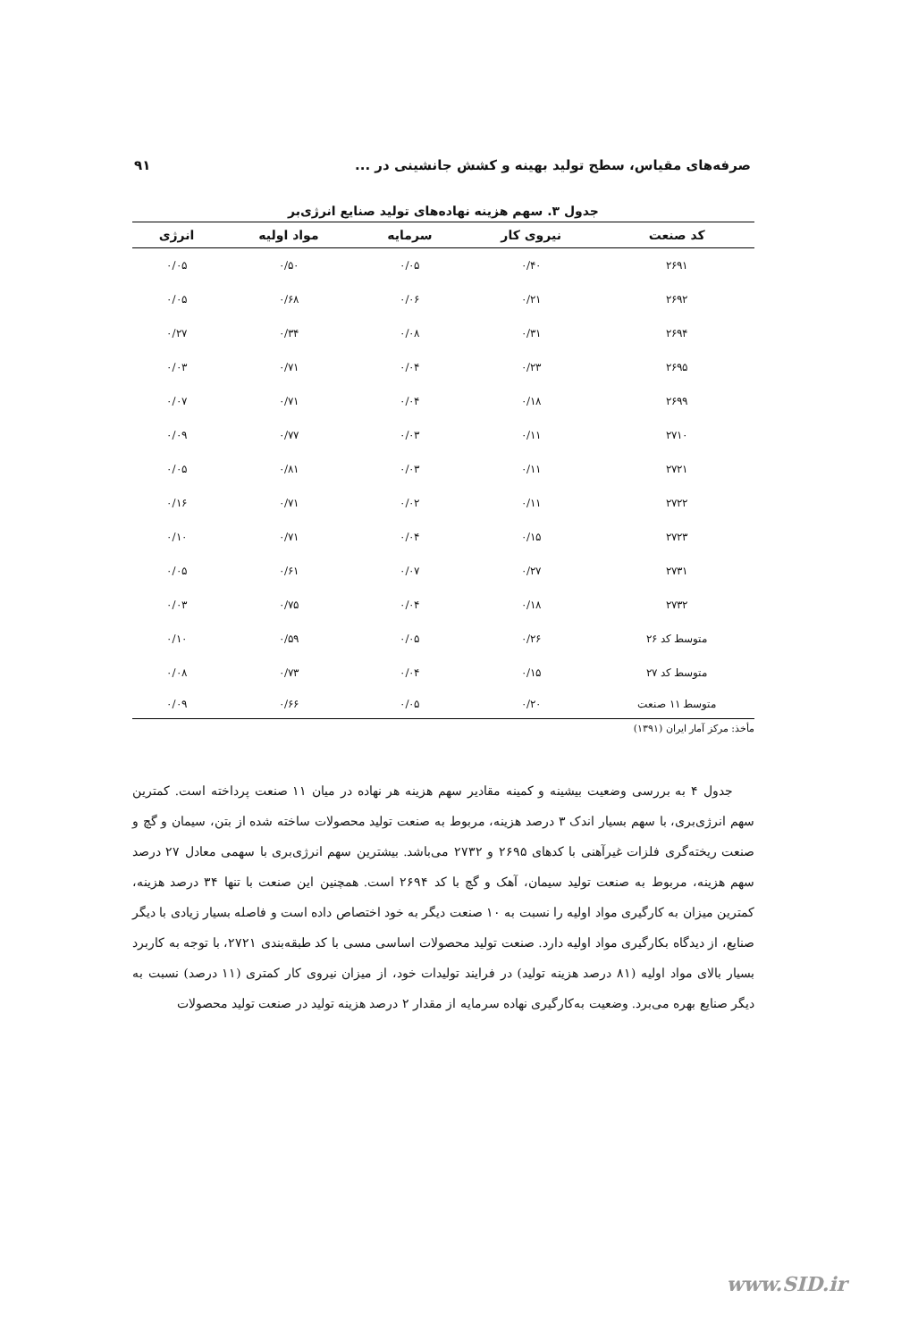صرفه‌های مقیاس، سطح تولید بهینه و کشش جانشینی در ... ۹۱
جدول ۳. سهم هزینه نهاده‌های تولید صنایع انرژی‌بر
| کد صنعت | نیروی کار | سرمایه | مواد اولیه | انرژی |
| --- | --- | --- | --- | --- |
| ۲۶۹۱ | ۰/۴۰ | ۰/۰۵ | ۰/۵۰ | ۰/۰۵ |
| ۲۶۹۲ | ۰/۲۱ | ۰/۰۶ | ۰/۶۸ | ۰/۰۵ |
| ۲۶۹۴ | ۰/۳۱ | ۰/۰۸ | ۰/۳۴ | ۰/۲۷ |
| ۲۶۹۵ | ۰/۲۳ | ۰/۰۴ | ۰/۷۱ | ۰/۰۳ |
| ۲۶۹۹ | ۰/۱۸ | ۰/۰۴ | ۰/۷۱ | ۰/۰۷ |
| ۲۷۱۰ | ۰/۱۱ | ۰/۰۳ | ۰/۷۷ | ۰/۰۹ |
| ۲۷۲۱ | ۰/۱۱ | ۰/۰۳ | ۰/۸۱ | ۰/۰۵ |
| ۲۷۲۲ | ۰/۱۱ | ۰/۰۲ | ۰/۷۱ | ۰/۱۶ |
| ۲۷۲۳ | ۰/۱۵ | ۰/۰۴ | ۰/۷۱ | ۰/۱۰ |
| ۲۷۳۱ | ۰/۲۷ | ۰/۰۷ | ۰/۶۱ | ۰/۰۵ |
| ۲۷۳۲ | ۰/۱۸ | ۰/۰۴ | ۰/۷۵ | ۰/۰۳ |
| متوسط کد ۲۶ | ۰/۲۶ | ۰/۰۵ | ۰/۵۹ | ۰/۱۰ |
| متوسط کد ۲۷ | ۰/۱۵ | ۰/۰۴ | ۰/۷۳ | ۰/۰۸ |
| متوسط ۱۱ صنعت | ۰/۲۰ | ۰/۰۵ | ۰/۶۶ | ۰/۰۹ |
مأخذ: مرکز آمار ایران (۱۳۹۱)
جدول ۴ به بررسی وضعیت بیشینه و کمینه مقادیر سهم هزینه هر نهاده در میان ۱۱ صنعت پرداخته است. کمترین سهم انرژی‌بری، با سهم بسیار اندک ۳ درصد هزینه، مربوط به صنعت تولید محصولات ساخته شده از بتن، سیمان و گچ و صنعت ریخته‌گری فلزات غیرآهنی با کدهای ۲۶۹۵ و ۲۷۳۲ می‌باشد. بیشترین سهم انرژی‌بری با سهمی معادل ۲۷ درصد سهم هزینه، مربوط به صنعت تولید سیمان، آهک و گچ با کد ۲۶۹۴ است. همچنین این صنعت با تنها ۳۴ درصد هزینه، کمترین میزان به کارگیری مواد اولیه را نسبت به ۱۰ صنعت دیگر به خود اختصاص داده است و فاصله بسیار زیادی با دیگر صنایع، از دیدگاه بکارگیری مواد اولیه دارد. صنعت تولید محصولات اساسی مسی با کد طبقه‌بندی ۲۷۲۱، با توجه به کاربرد بسیار بالای مواد اولیه (۸۱ درصد هزینه تولید) در فرایند تولیدات خود، از میزان نیروی کار کمتری (۱۱ درصد) نسبت به دیگر صنایع بهره می‌برد. وضعیت به‌کارگیری نهاده سرمایه از مقدار ۲ درصد هزینه تولید در صنعت تولید محصولات
www.SID.ir